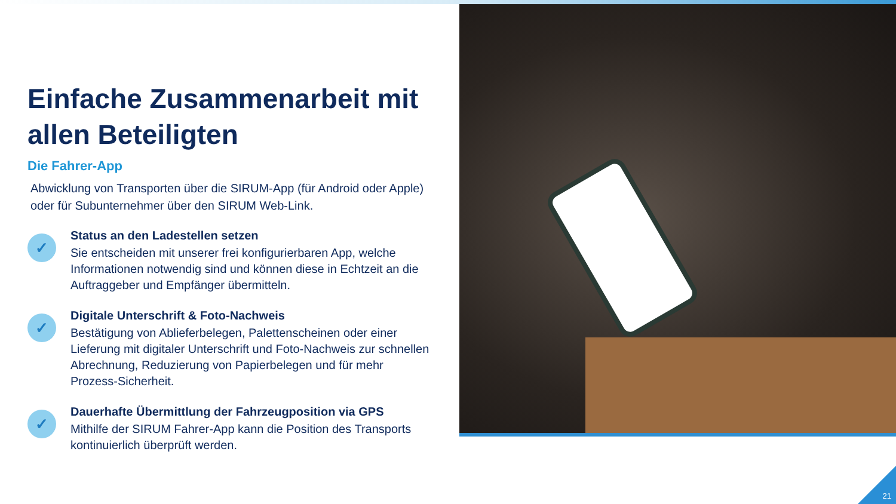Einfache Zusammenarbeit mit allen Beteiligten
Die Fahrer-App
Abwicklung von Transporten über die SIRUM-App (für Android oder Apple) oder für Subunternehmer über den SIRUM Web-Link.
✓
Status an den Ladestellen setzen
Sie entscheiden mit unserer frei konfigurierbaren App, welche Informationen notwendig sind und können diese in Echtzeit an die Auftraggeber und Empfänger übermitteln.
✓
Digitale Unterschrift & Foto-Nachweis
Bestätigung von Ablieferbelegen, Palettenscheinen oder einer Lieferung mit digitaler Unterschrift und Foto-Nachweis zur schnellen Abrechnung, Reduzierung von Papierbelegen und für mehr Prozess-Sicherheit.
✓
Dauerhafte Übermittlung der Fahrzeugposition via GPS
Mithilfe der SIRUM Fahrer-App kann die Position des Transports kontinuierlich überprüft werden.
21